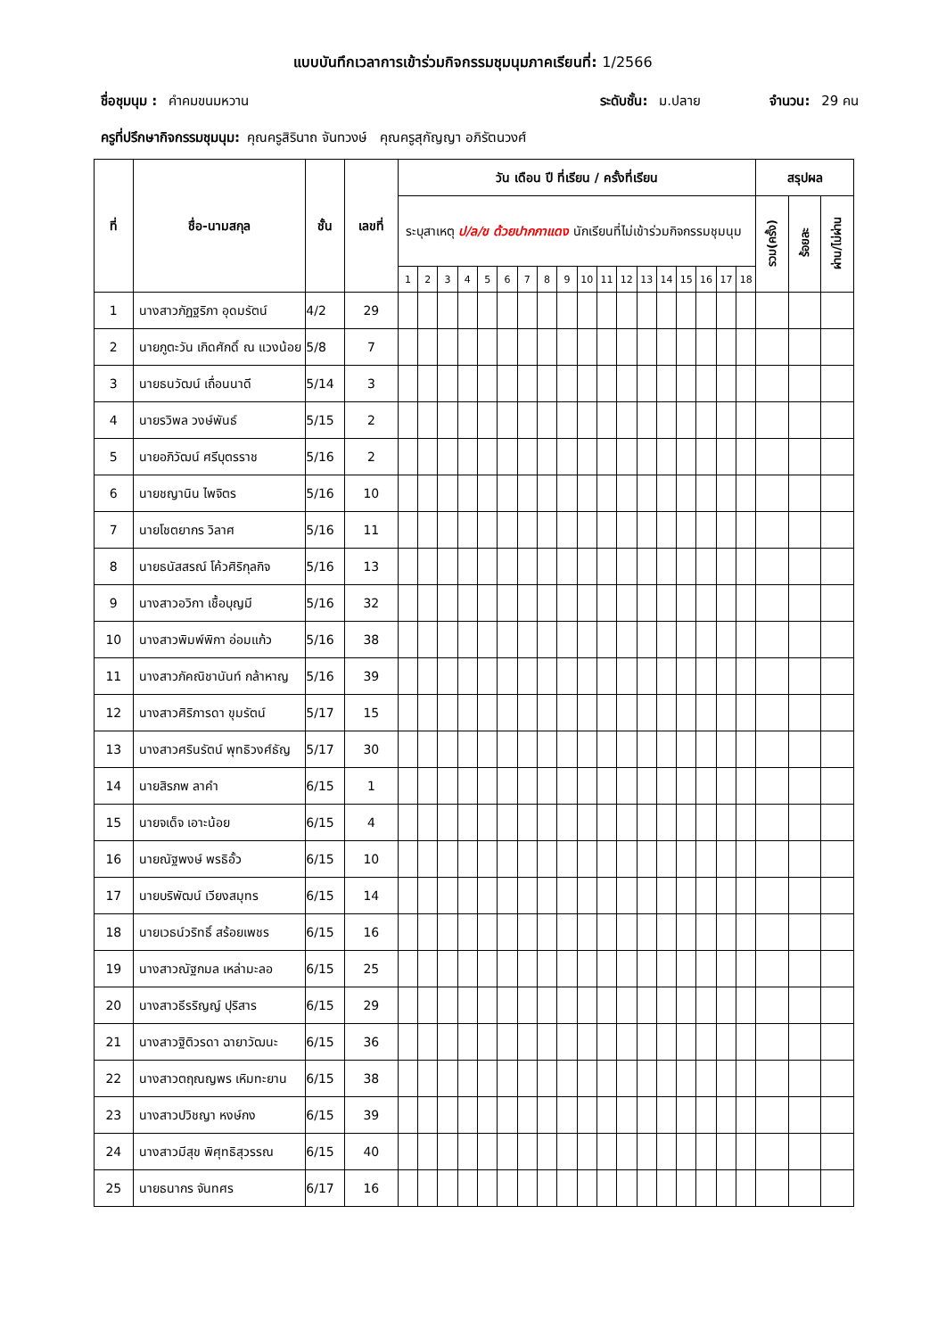แบบบันทึกเวลาการเข้าร่วมกิจกรรมชุมนุมภาคเรียนที่: 1/2566
ชื่อชุมนุม : คำคมขนมหวาน ระดับชั้น: ม.ปลาย จำนวน: 29 คน
ครูที่ปรึกษากิจกรรมชุมนุม: คุณครูสิรินาถ จันทวงษ์ คุณครูสุกัญญา อภิรัตนวงศ์
| ที่ | ชื่อ-นามสกุล | ชั้น | เลขที่ | วัน เดือน ปี ที่เรียน / ครั้งที่เรียน | | | | | | | | | | | | | | | | | | สรุปผล | | |
| --- | --- | --- | --- | --- | --- | --- | --- | --- | --- | --- | --- | --- | --- | --- | --- | --- | --- | --- | --- | --- | --- | --- | --- | --- |
| | | | | ระบุสาเหตุ ป/ล/ข ด้วยปากกาแดง นักเรียนที่ไม่เข้าร่วมกิจกรรมชุมนุม | | | | | | | | | | | | | | | | | | รวม(ครั้ง) | ร้อยละ | ผ่าน/ไม่ผ่าน |
| | | | | 1 | 2 | 3 | 4 | 5 | 6 | 7 | 8 | 9 | 10 | 11 | 12 | 13 | 14 | 15 | 16 | 17 | 18 | | | |
| 1 | นางสาวภัฏฐริภา อุดมรัตน์ | 4/2 | 29 | | | | | | | | | | | | | | | | | | | | | |
| 2 | นายภูตะวัน เกิดศักดิ์ ณ แวงน้อย | 5/8 | 7 | | | | | | | | | | | | | | | | | | | | | |
| 3 | นายธนวัฒน์ เถื่อนนาดี | 5/14 | 3 | | | | | | | | | | | | | | | | | | | | | |
| 4 | นายรวิพล วงษ์พันธ์ | 5/15 | 2 | | | | | | | | | | | | | | | | | | | | | |
| 5 | นายอภิวัฒน์ ศรีบุตรราช | 5/16 | 2 | | | | | | | | | | | | | | | | | | | | | |
| 6 | นายชญานิน ไพจิตร | 5/16 | 10 | | | | | | | | | | | | | | | | | | | | | |
| 7 | นายโชตยากร วิลาศ | 5/16 | 11 | | | | | | | | | | | | | | | | | | | | | |
| 8 | นายธนัสสรณ์ โค้วศิริกุลกิจ | 5/16 | 13 | | | | | | | | | | | | | | | | | | | | | |
| 9 | นางสาวอวิกา เชื้อบุญมี | 5/16 | 32 | | | | | | | | | | | | | | | | | | | | | |
| 10 | นางสาวพิมพ์พิกา อ่อมแก้ว | 5/16 | 38 | | | | | | | | | | | | | | | | | | | | | |
| 11 | นางสาวภัคณิชานันท์ กล้าหาญ | 5/16 | 39 | | | | | | | | | | | | | | | | | | | | | |
| 12 | นางสาวศิริภารดา ขุมรัตน์ | 5/17 | 15 | | | | | | | | | | | | | | | | | | | | | |
| 13 | นางสาวศรินรัตน์ พุทธิวงศ์ธัญ | 5/17 | 30 | | | | | | | | | | | | | | | | | | | | | |
| 14 | นายสิรภพ ลาคำ | 6/15 | 1 | | | | | | | | | | | | | | | | | | | | | |
| 15 | นายจเด็จ เอาะน้อย | 6/15 | 4 | | | | | | | | | | | | | | | | | | | | | |
| 16 | นายณัฐพงษ์ พรธิอั้ว | 6/15 | 10 | | | | | | | | | | | | | | | | | | | | | |
| 17 | นายบริพัฒน์ เวียงสมุทร | 6/15 | 14 | | | | | | | | | | | | | | | | | | | | | |
| 18 | นายเวธน์วริทธิ์ สร้อยเพชร | 6/15 | 16 | | | | | | | | | | | | | | | | | | | | | |
| 19 | นางสาวณัฐกมล เหล่ามะลอ | 6/15 | 25 | | | | | | | | | | | | | | | | | | | | | |
| 20 | นางสาวธีรริญญ์ ปุริสาร | 6/15 | 29 | | | | | | | | | | | | | | | | | | | | | |
| 21 | นางสาวฐิติวรดา ฉายาวัฒนะ | 6/15 | 36 | | | | | | | | | | | | | | | | | | | | | |
| 22 | นางสาวตฤณญพร เหิมทะยาน | 6/15 | 38 | | | | | | | | | | | | | | | | | | | | | |
| 23 | นางสาวปวิชญา หงษ์กง | 6/15 | 39 | | | | | | | | | | | | | | | | | | | | | |
| 24 | นางสาวมีสุข พิศุทธิสุวรรณ | 6/15 | 40 | | | | | | | | | | | | | | | | | | | | | |
| 25 | นายธนากร จันทศร | 6/17 | 16 | | | | | | | | | | | | | | | | | | | | | |